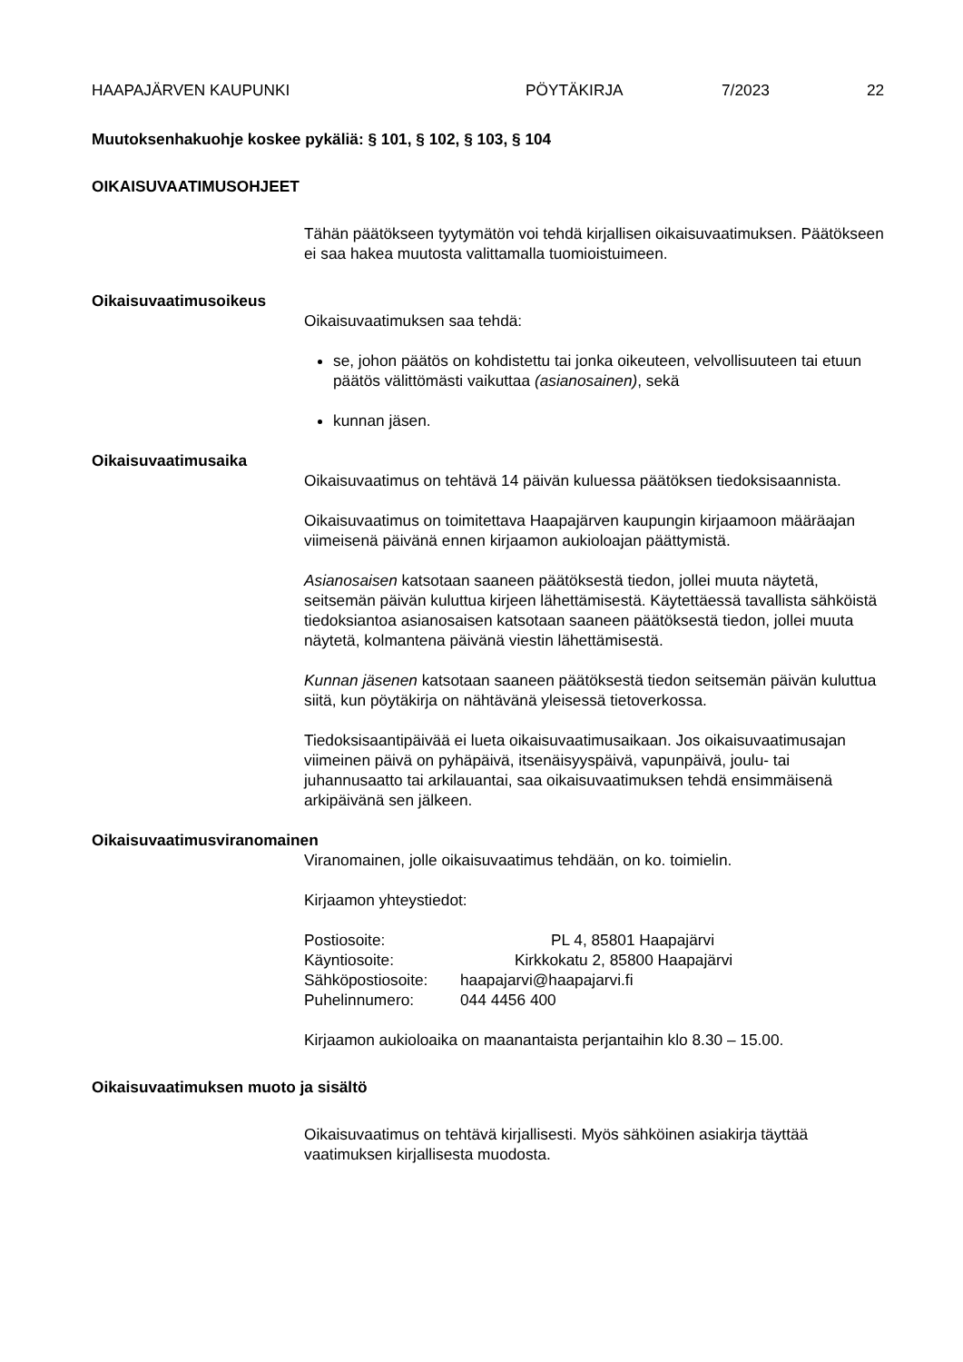HAAPAJÄRVEN KAUPUNKI PÖYTÄKIRJA 7/2023 22
Muutoksenhakuohje koskee pykäliä: § 101, § 102, § 103, § 104
OIKAISUVAATIMUSOHJEET
Tähän päätökseen tyytymätön voi tehdä kirjallisen oikaisuvaatimuksen. Päätökseen ei saa hakea muutosta valittamalla tuomioistuimeen.
Oikaisuvaatimusoikeus
Oikaisuvaatimuksen saa tehdä:
se, johon päätös on kohdistettu tai jonka oikeuteen, velvollisuuteen tai etuun päätös välittömästi vaikuttaa (asianosainen), sekä
kunnan jäsen.
Oikaisuvaatimusaika
Oikaisuvaatimus on tehtävä 14 päivän kuluessa päätöksen tiedoksisaannista.
Oikaisuvaatimus on toimitettava Haapajärven kaupungin kirjaamoon määräajan viimeisenä päivänä ennen kirjaamon aukioloajan päättymistä.
Asianosaisen katsotaan saaneen päätöksestä tiedon, jollei muuta näytetä, seitsemän päivän kuluttua kirjeen lähettämisestä. Käytettäessä tavallista sähköistä tiedoksiantoa asianosaisen katsotaan saaneen päätöksestä tiedon, jollei muuta näytetä, kolmantena päivänä viestin lähettämisestä.
Kunnan jäsenen katsotaan saaneen päätöksestä tiedon seitsemän päivän kuluttua siitä, kun pöytäkirja on nähtävänä yleisessä tietoverkossa.
Tiedoksisaantipäivää ei lueta oikaisuvaatimusaikaan. Jos oikaisuvaatimusajan viimeinen päivä on pyhäpäivä, itsenäisyyspäivä, vapunpäivä, joulu- tai juhannusaatto tai arkilauantai, saa oikaisuvaatimuksen tehdä ensimmäisenä arkipäivänä sen jälkeen.
Oikaisuvaatimusviranomainen
Viranomainen, jolle oikaisuvaatimus tehdään, on ko. toimielin.
Kirjaamon yhteystiedot:
| Postiosoite: | PL 4, 85801 Haapajärvi |
| Käyntiosoite: | Kirkkokatu 2, 85800 Haapajärvi |
| Sähköpostiosoite: | haapajarvi@haapajarvi.fi |
| Puhelinnumero: | 044 4456 400 |
Kirjaamon aukioloaika on maanantaista perjantaihin klo 8.30 – 15.00.
Oikaisuvaatimuksen muoto ja sisältö
Oikaisuvaatimus on tehtävä kirjallisesti. Myös sähköinen asiakirja täyttää vaatimuksen kirjallisesta muodosta.